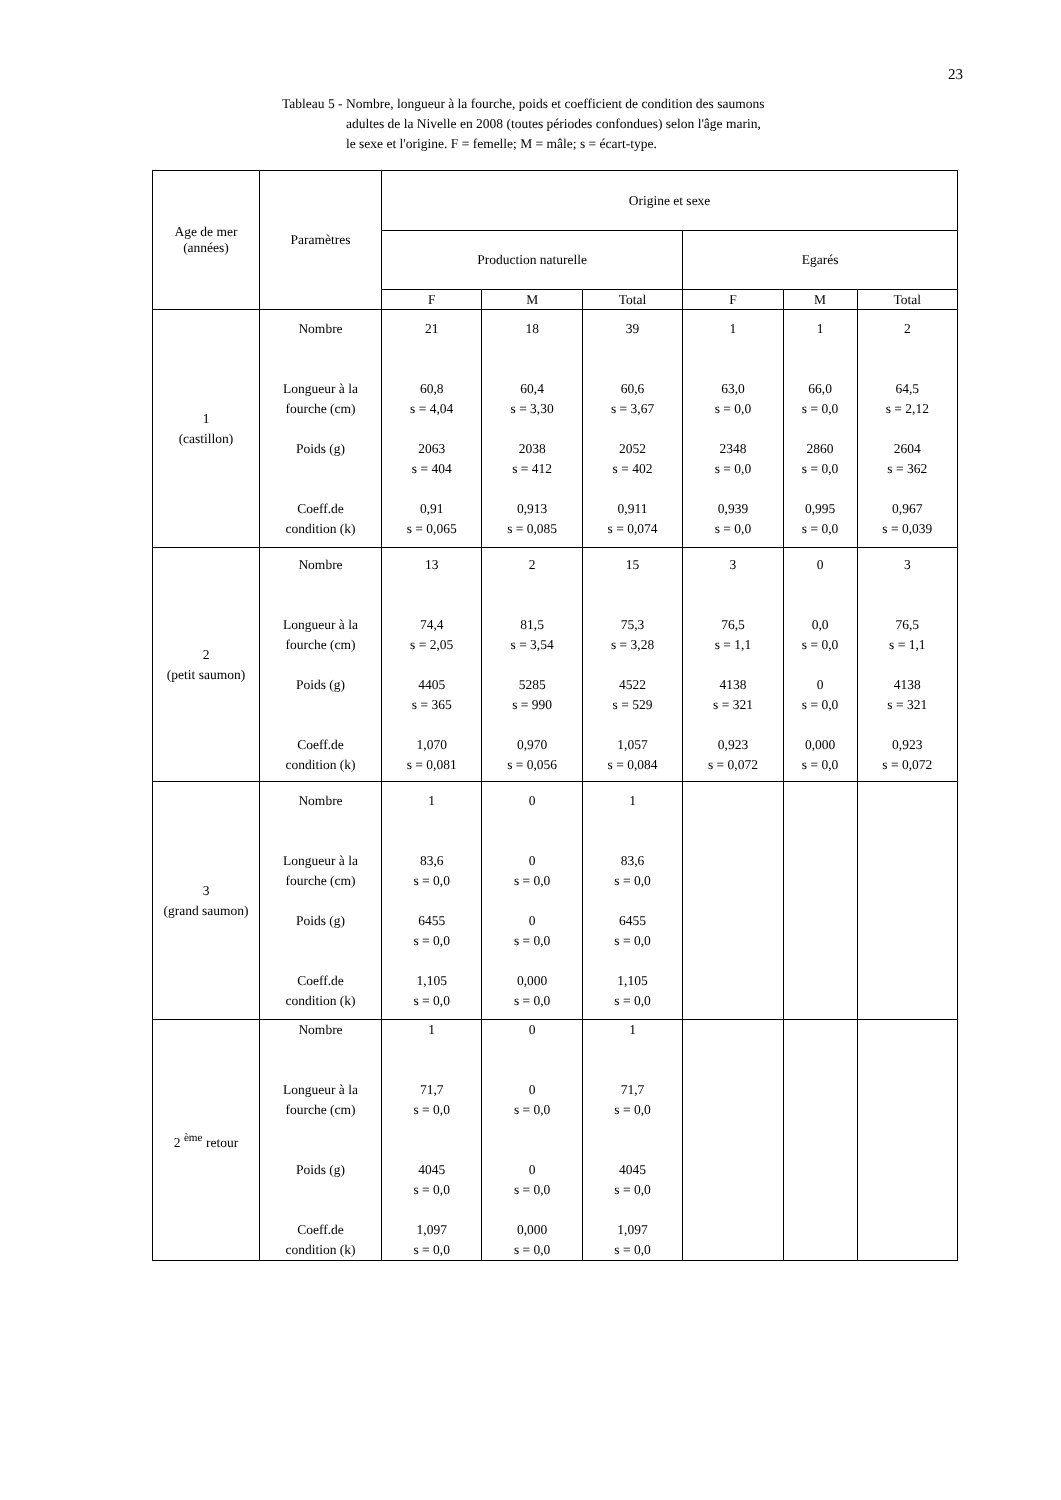23
Tableau 5 - Nombre, longueur à la fourche, poids et coefficient de condition des saumons
adultes de la Nivelle en 2008 (toutes périodes confondues) selon l'âge marin,
le sexe et l'origine. F = femelle; M = mâle; s = écart-type.
| Age de mer (années) | Paramètres | Origine et sexe | | | | | |
| --- | --- | --- | --- | --- | --- | --- | --- |
| | | Production naturelle | | | Egarés | | |
| | | F | M | Total | F | M | Total |
| 1 (castillon) | Nombre Longueur à la fourche (cm) Poids (g) Coeff.de condition (k) | 21 60,8 s = 4,04 2063 s = 404 0,91 s = 0,065 | 18 60,4 s = 3,30 2038 s = 412 0,913 s = 0,085 | 39 60,6 s = 3,67 2052 s = 402 0,911 s = 0,074 | 1 63,0 s = 0,0 2348 s = 0,0 0,939 s = 0,0 | 1 66,0 s = 0,0 2860 s = 0,0 0,995 s = 0,0 | 2 64,5 s = 2,12 2604 s = 362 0,967 s = 0,039 |
| 2 (petit saumon) | Nombre Longueur à la fourche (cm) Poids (g) Coeff.de condition (k) | 13 74,4 s = 2,05 4405 s = 365 1,070 s = 0,081 | 2 81,5 s = 3,54 5285 s = 990 0,970 s = 0,056 | 15 75,3 s = 3,28 4522 s = 529 1,057 s = 0,084 | 3 76,5 s = 1,1 4138 s = 321 0,923 s = 0,072 | 0 0,0 s = 0,0 0 s = 0,0 0,000 s = 0,0 | 3 76,5 s = 1,1 4138 s = 321 0,923 s = 0,072 |
| 3 (grand saumon) | Nombre Longueur à la fourche (cm) Poids (g) Coeff.de condition (k) | 1 83,6 s = 0,0 6455 s = 0,0 1,105 s = 0,0 | 0 0 s = 0,0 0 s = 0,0 0,000 s = 0,0 | 1 83,6 s = 0,0 6455 s = 0,0 1,105 s = 0,0 | | | |
| 2 <sup>ème</sup> retour | Nombre Longueur à la fourche (cm) Poids (g) Coeff.de condition (k) | 1 71,7 s = 0,0 4045 s = 0,0 1,097 s = 0,0 | 0 0 s = 0,0 0 s = 0,0 0,000 s = 0,0 | 1 71,7 s = 0,0 4045 s = 0,0 1,097 s = 0,0 | | | |